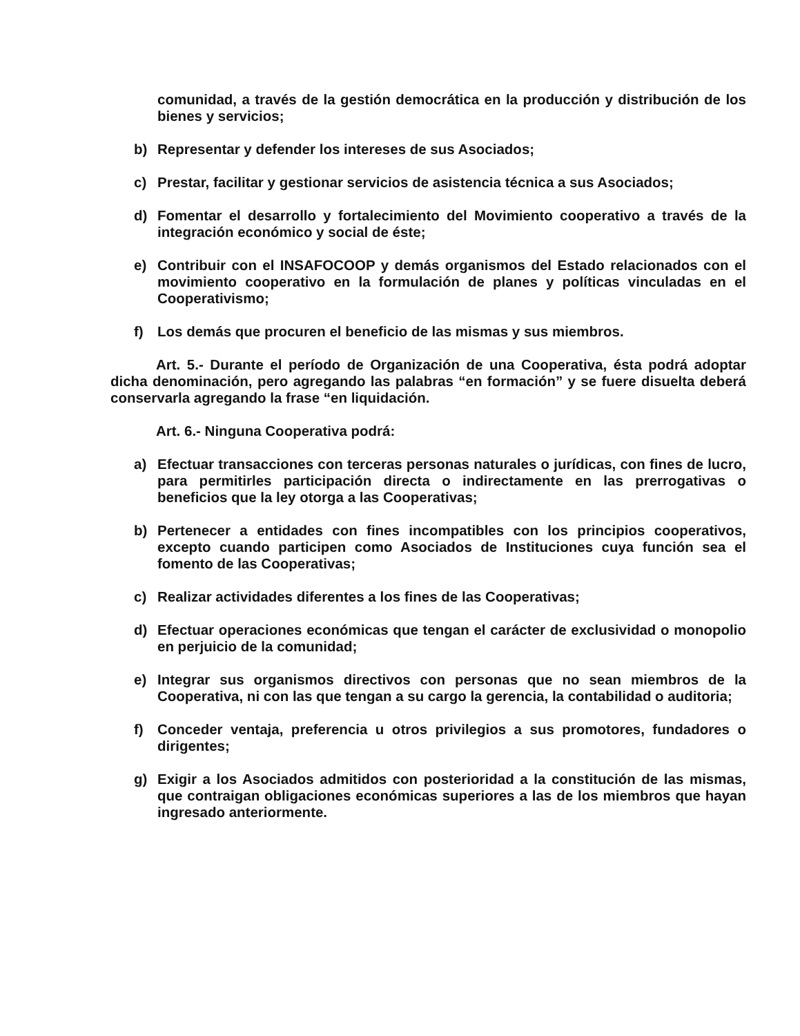comunidad, a través de la gestión democrática en la producción y distribución de los bienes y servicios;
b) Representar y defender los intereses de sus Asociados;
c) Prestar, facilitar y gestionar servicios de asistencia técnica a sus Asociados;
d) Fomentar el desarrollo y fortalecimiento del Movimiento cooperativo a través de la integración económico y social de éste;
e) Contribuir con el INSAFOCOOP y demás organismos del Estado relacionados con el movimiento cooperativo en la formulación de planes y políticas vinculadas en el Cooperativismo;
f) Los demás que procuren el beneficio de las mismas y sus miembros.
Art. 5.- Durante el período de Organización de una Cooperativa, ésta podrá adoptar dicha denominación, pero agregando las palabras “en formación” y se fuere disuelta deberá conservarla agregando la frase “en liquidación.
Art. 6.- Ninguna Cooperativa podrá:
a) Efectuar transacciones con terceras personas naturales o jurídicas, con fines de lucro, para permitirles participación directa o indirectamente en las prerrogativas o beneficios que la ley otorga a las Cooperativas;
b) Pertenecer a entidades con fines incompatibles con los principios cooperativos, excepto cuando participen como Asociados de Instituciones cuya función sea el fomento de las Cooperativas;
c) Realizar actividades diferentes a los fines de las Cooperativas;
d) Efectuar operaciones económicas que tengan el carácter de exclusividad o monopolio en perjuicio de la comunidad;
e) Integrar sus organismos directivos con personas que no sean miembros de la Cooperativa, ni con las que tengan a su cargo la gerencia, la contabilidad o auditoria;
f) Conceder ventaja, preferencia u otros privilegios a sus promotores, fundadores o dirigentes;
g) Exigir a los Asociados admitidos con posterioridad a la constitución de las mismas, que contraigan obligaciones económicas superiores a las de los miembros que hayan ingresado anteriormente.